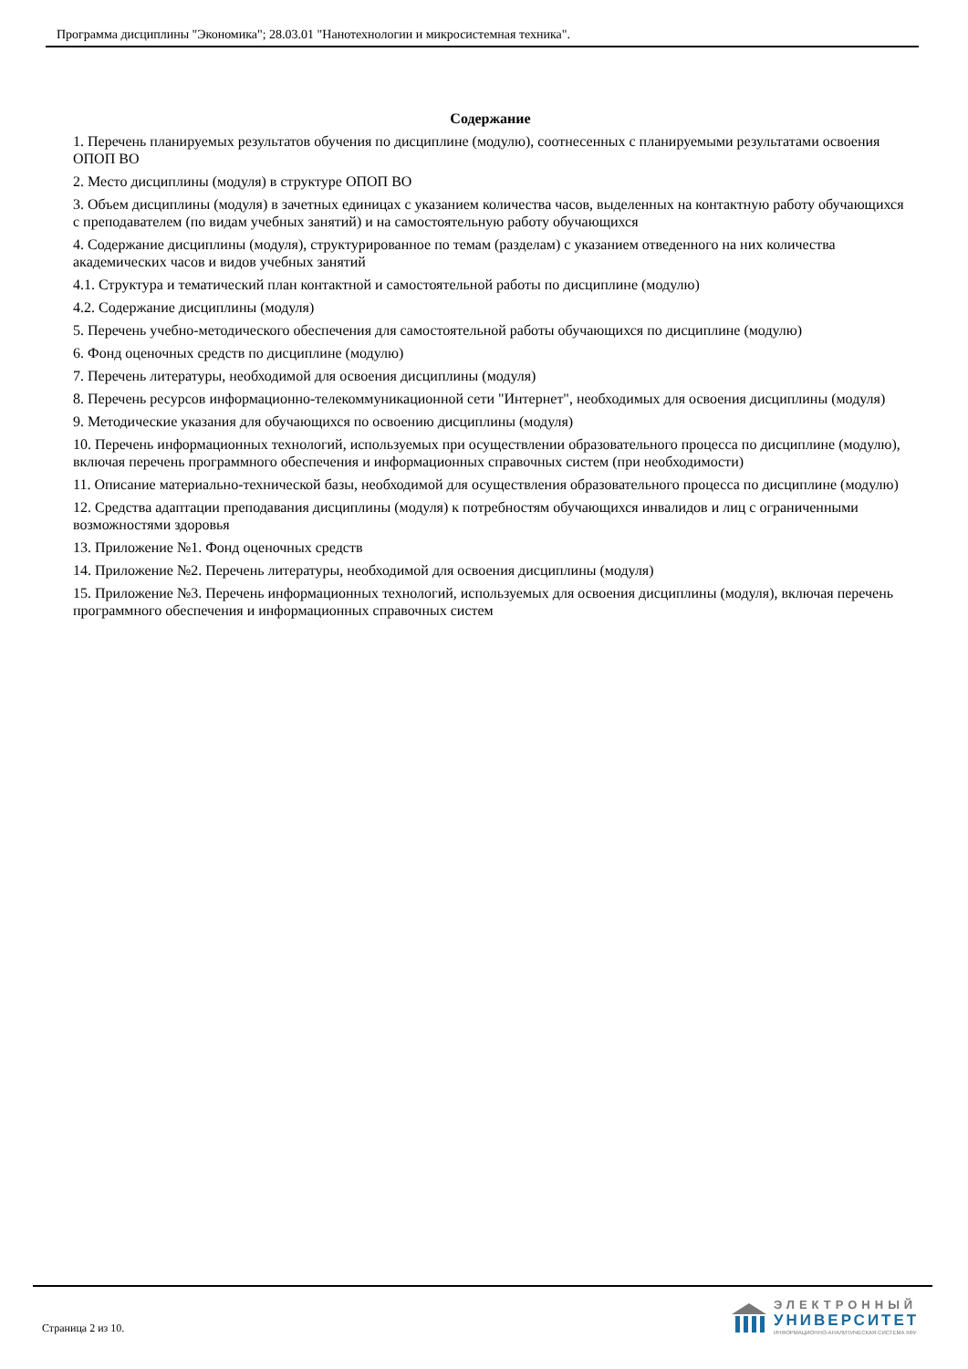Программа дисциплины "Экономика"; 28.03.01 "Нанотехнологии и микросистемная техника".
Содержание
1. Перечень планируемых результатов обучения по дисциплине (модулю), соотнесенных с планируемыми результатами освоения ОПОП ВО
2. Место дисциплины (модуля) в структуре ОПОП ВО
3. Объем дисциплины (модуля) в зачетных единицах с указанием количества часов, выделенных на контактную работу обучающихся с преподавателем (по видам учебных занятий) и на самостоятельную работу обучающихся
4. Содержание дисциплины (модуля), структурированное по темам (разделам) с указанием отведенного на них количества академических часов и видов учебных занятий
4.1. Структура и тематический план контактной и самостоятельной работы по дисциплине (модулю)
4.2. Содержание дисциплины (модуля)
5. Перечень учебно-методического обеспечения для самостоятельной работы обучающихся по дисциплине (модулю)
6. Фонд оценочных средств по дисциплине (модулю)
7. Перечень литературы, необходимой для освоения дисциплины (модуля)
8. Перечень ресурсов информационно-телекоммуникационной сети "Интернет", необходимых для освоения дисциплины (модуля)
9. Методические указания для обучающихся по освоению дисциплины (модуля)
10. Перечень информационных технологий, используемых при осуществлении образовательного процесса по дисциплине (модулю), включая перечень программного обеспечения и информационных справочных систем (при необходимости)
11. Описание материально-технической базы, необходимой для осуществления образовательного процесса по дисциплине (модулю)
12. Средства адаптации преподавания дисциплины (модуля) к потребностям обучающихся инвалидов и лиц с ограниченными возможностями здоровья
13. Приложение №1. Фонд оценочных средств
14. Приложение №2. Перечень литературы, необходимой для освоения дисциплины (модуля)
15. Приложение №3. Перечень информационных технологий, используемых для освоения дисциплины (модуля), включая перечень программного обеспечения и информационных справочных систем
Страница 2 из 10.
ЭЛЕКТРОННЫЙ
УНИВЕРСИТЕТ
ИНФОРМАЦИОННО-АНАЛИТИЧЕСКАЯ СИСТЕМА КФУ